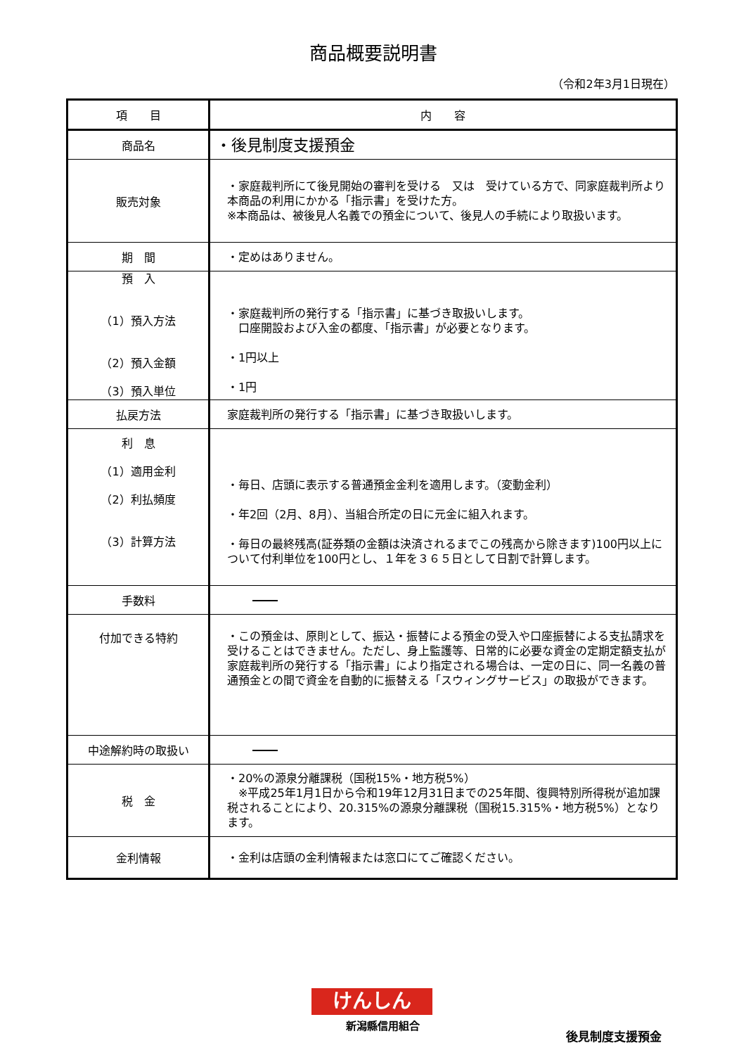商品概要説明書
（令和2年3月1日現在）
| 項 目 | 内 容 |
| --- | --- |
| 商品名 | ・後見制度支援預金 |
| 販売対象 | ・家庭裁判所にて後見開始の審判を受ける 又は 受けている方で、同家庭裁判所より本商品の利用にかかる「指示書」を受けた方。 ※本商品は、被後見人名義での預金について、後見人の手続により取扱います。 |
| 期 間 | ・定めはありません。 |
| 預 入 （1）預入方法 （2）預入金額 （3）預入単位 | ・家庭裁判所の発行する「指示書」に基づき取扱いします。 口座開設および入金の都度、「指示書」が必要となります。 ・1円以上 ・1円 |
| 払戻方法 | 家庭裁判所の発行する「指示書」に基づき取扱いします。 |
| 利 息 （1）適用金利 （2）利払頻度 （3）計算方法 | ・毎日、店頭に表示する普通預金金利を適用します。（変動金利） ・年2回（2月、8月）、当組合所定の日に元金に組入れます。 ・毎日の最終残高(証券類の金額は決済されるまでこの残高から除きます)100円以上について付利単位を100円とし、１年を３６５日として日割で計算します。 |
| 手数料 | |
| 付加できる特約 | ・この預金は、原則として、振込・振替による預金の受入や口座振替による支払請求を受けることはできません。ただし、身上監護等、日常的に必要な資金の定期定額支払が家庭裁判所の発行する「指示書」により指定される場合は、一定の日に、同一名義の普通預金との間で資金を自動的に振替える「スウィングサービス」の取扱ができます。 |
| 中途解約時の取扱い | |
| 税 金 | ・20%の源泉分離課税（国税15%・地方税5%） ※平成25年1月1日から令和19年12月31日までの25年間、復興特別所得税が追加課税されることにより、20.315%の源泉分離課税（国税15.315%・地方税5%）となります。 |
| 金利情報 | ・金利は店頭の金利情報または窓口にてご確認ください。 |
けんしん
新潟縣信用組合
後見制度支援預金